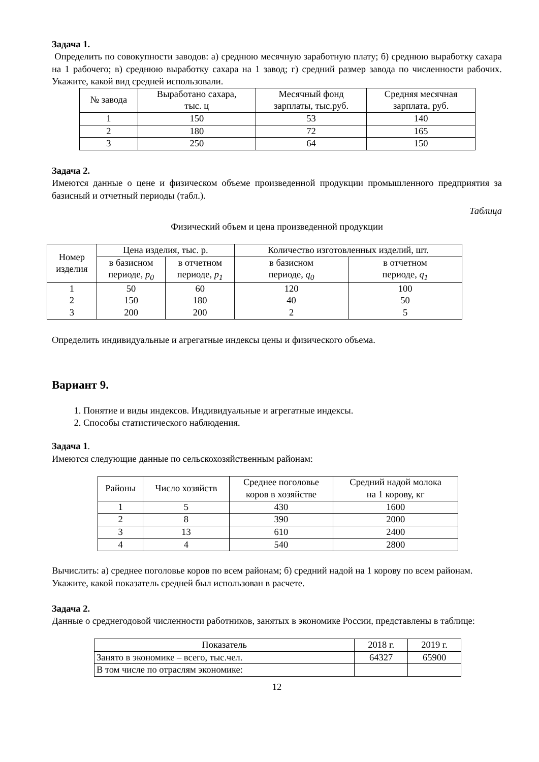Задача 1.
Определить по совокупности заводов: а) среднюю месячную заработную плату; б) среднюю выработку сахара на 1 рабочего; в) среднюю выработку сахара на 1 завод; г) средний размер завода по численности рабочих. Укажите, какой вид средней использовали.
| № завода | Выработано сахара, тыс. ц | Месячный фонд зарплаты, тыс.руб. | Средняя месячная зарплата, руб. |
| --- | --- | --- | --- |
| 1 | 150 | 53 | 140 |
| 2 | 180 | 72 | 165 |
| 3 | 250 | 64 | 150 |
Задача 2.
Имеются данные о цене и физическом объеме произведенной продукции промышленного предприятия за базисный и отчетный периоды (табл.).
Таблица
Физический объем и цена произведенной продукции
| Номер изделия | Цена изделия, тыс. р. | | Количество изготовленных изделий, шт. | |
| --- | --- | --- | --- | --- |
| | в базисном периоде, p<sub>0</sub> | в отчетном периоде, p<sub>1</sub> | в базисном периоде, q<sub>0</sub> | в отчетном периоде, q<sub>1</sub> |
| 1 | 50 | 60 | 120 | 100 |
| 2 | 150 | 180 | 40 | 50 |
| 3 | 200 | 200 | 2 | 5 |
Определить индивидуальные и агрегатные индексы цены и физического объема.
Вариант 9.
1. Понятие и виды индексов. Индивидуальные и агрегатные индексы.
2. Способы статистического наблюдения.
Задача 1.
Имеются следующие данные по сельскохозяйственным районам:
| Районы | Число хозяйств | Среднее поголовье коров в хозяйстве | Средний надой молока на 1 корову, кг |
| --- | --- | --- | --- |
| 1 | 5 | 430 | 1600 |
| 2 | 8 | 390 | 2000 |
| 3 | 13 | 610 | 2400 |
| 4 | 4 | 540 | 2800 |
Вычислить: а) среднее поголовье коров по всем районам; б) средний надой на 1 корову по всем районам.
Укажите, какой показатель средней был использован в расчете.
Задача 2.
Данные о среднегодовой численности работников, занятых в экономике России, представлены в таблице:
| Показатель | 2018 г. | 2019 г. |
| --- | --- | --- |
| Занято в экономике – всего, тыс.чел. | 64327 | 65900 |
| В том числе по отраслям экономике: | | |
12